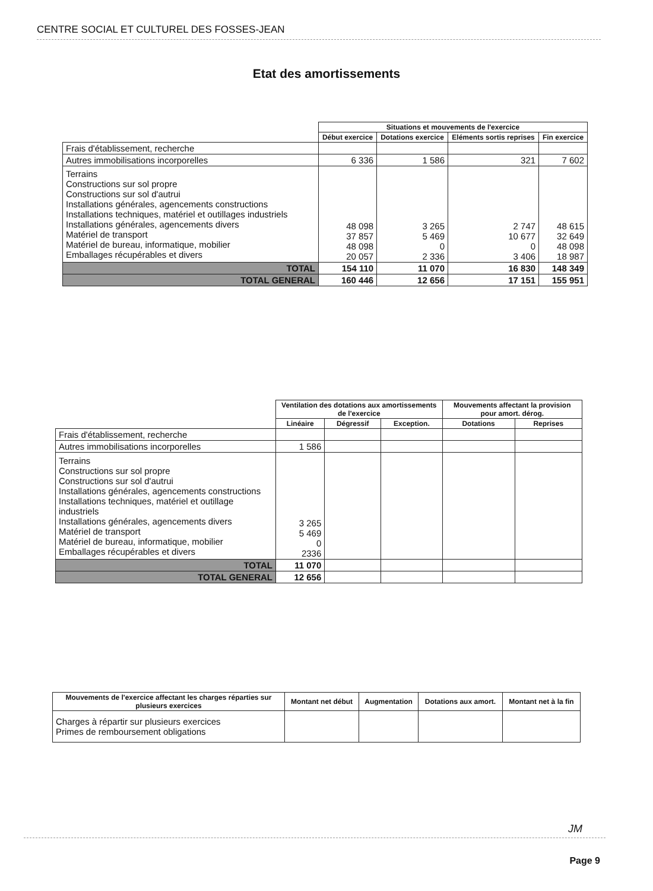CENTRE SOCIAL ET CULTUREL DES FOSSES-JEAN
Etat des amortissements
| | Situations et mouvements de l'exercice | | | |
| | Début exercice | Dotations exercice | Eléments sortis reprises | Fin exercice |
| Frais d'établissement, recherche | | | | |
| Autres immobilisations incorporelles | 6 336 | 1 586 | 321 | 7 602 |
| Terrains Constructions sur sol propre Constructions sur sol d'autrui Installations générales, agencements constructions Installations techniques, matériel et outillages industriels Installations générales, agencements divers Matériel de transport Matériel de bureau, informatique, mobilier Emballages récupérables et divers | 48 098 37 857 48 098 20 057 | 3 265 5 469 0 2 336 | 2 747 10 677 0 3 406 | 48 615 32 649 48 098 18 987 |
| TOTAL | 154 110 | 11 070 | 16 830 | 148 349 |
| TOTAL GENERAL | 160 446 | 12 656 | 17 151 | 155 951 |
| | Ventilation des dotations aux amortissements de l'exercice | | | Mouvements affectant la provision pour amort. dérog. | |
| | Linéaire | Dégressif | Exception. | Dotations | Reprises |
| Frais d'établissement, recherche | | | | | |
| Autres immobilisations incorporelles | 1 586 | | | | |
| Terrains Constructions sur sol propre Constructions sur sol d'autrui Installations générales, agencements constructions Installations techniques, matériel et outillage industriels Installations générales, agencements divers Matériel de transport Matériel de bureau, informatique, mobilier Emballages récupérables et divers | 3 265 5 469 0 2336 | | | | |
| TOTAL | 11 070 | | | | |
| TOTAL GENERAL | 12 656 | | | | |
| Mouvements de l'exercice affectant les charges réparties sur plusieurs exercices | Montant net début | Augmentation | Dotations aux amort. | Montant net à la fin |
| --- | --- | --- | --- | --- |
| Charges à répartir sur plusieurs exercices Primes de remboursement obligations | | | | |
JM
Page 9